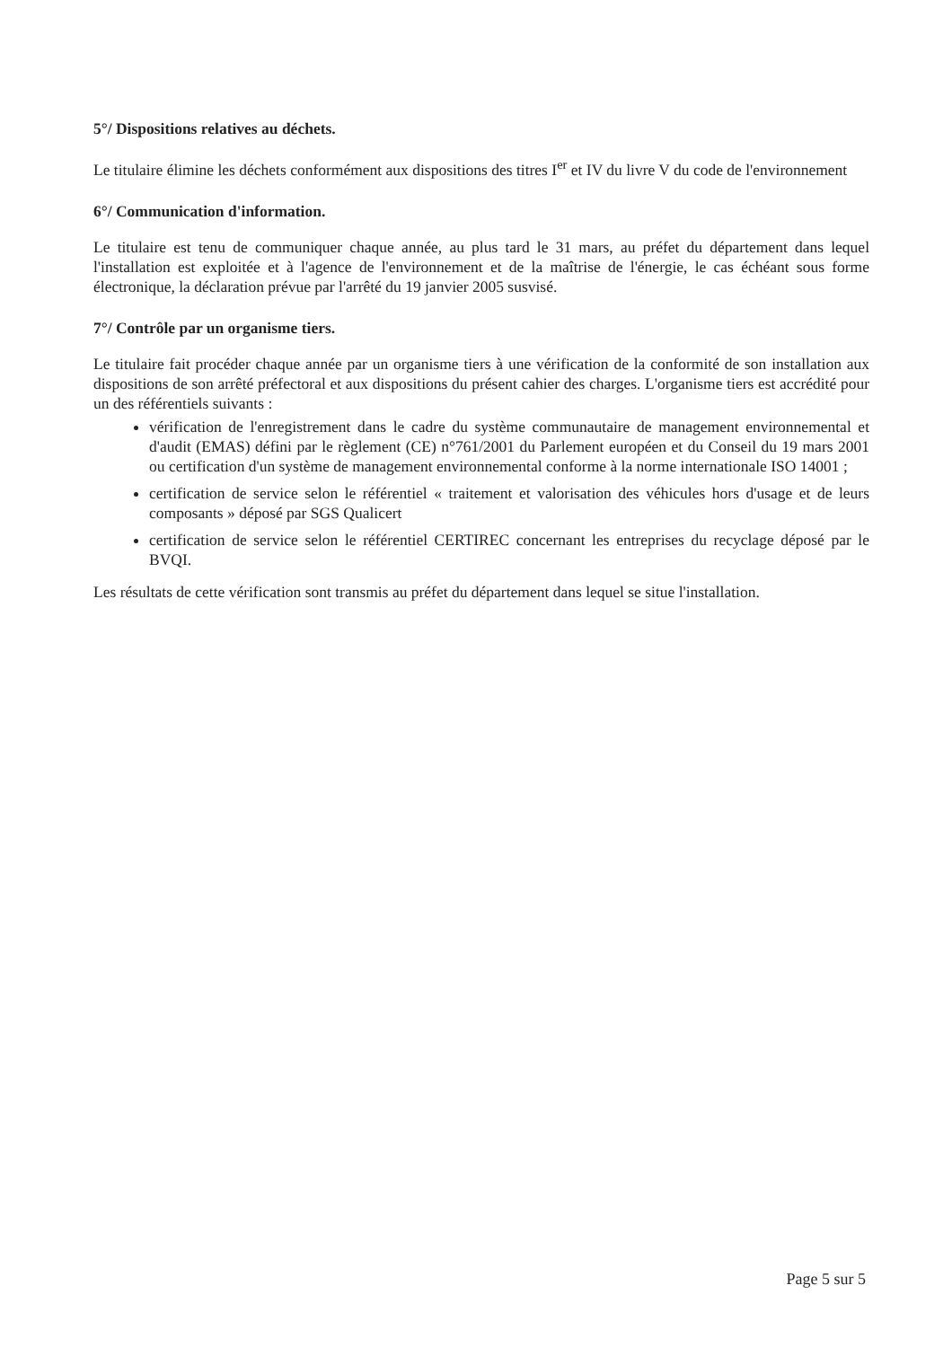5°/ Dispositions relatives au déchets.
Le titulaire élimine les déchets conformément aux dispositions des titres I<sup>er</sup> et IV du livre V du code de l'environnement
6°/ Communication d'information.
Le titulaire est tenu de communiquer chaque année, au plus tard le 31 mars, au préfet du département dans lequel l'installation est exploitée et à l'agence de l'environnement et de la maîtrise de l'énergie, le cas échéant sous forme électronique, la déclaration prévue par l'arrêté du 19 janvier 2005 susvisé.
7°/ Contrôle par un organisme tiers.
Le titulaire fait procéder chaque année par un organisme tiers à une vérification de la conformité de son installation aux dispositions de son arrêté préfectoral et aux dispositions du présent cahier des charges. L'organisme tiers est accrédité pour un des référentiels suivants :
vérification de l'enregistrement dans le cadre du système communautaire de management environnemental et d'audit (EMAS) défini par le règlement (CE) n°761/2001 du Parlement européen et du Conseil du 19 mars 2001 ou certification d'un système de management environnemental conforme à la norme internationale ISO 14001 ;
certification de service selon le référentiel « traitement et valorisation des véhicules hors d'usage et de leurs composants » déposé par SGS Qualicert
certification de service selon le référentiel CERTIREC concernant les entreprises du recyclage déposé par le BVQI.
Les résultats de cette vérification sont transmis au préfet du département dans lequel se situe l'installation.
Page 5 sur 5